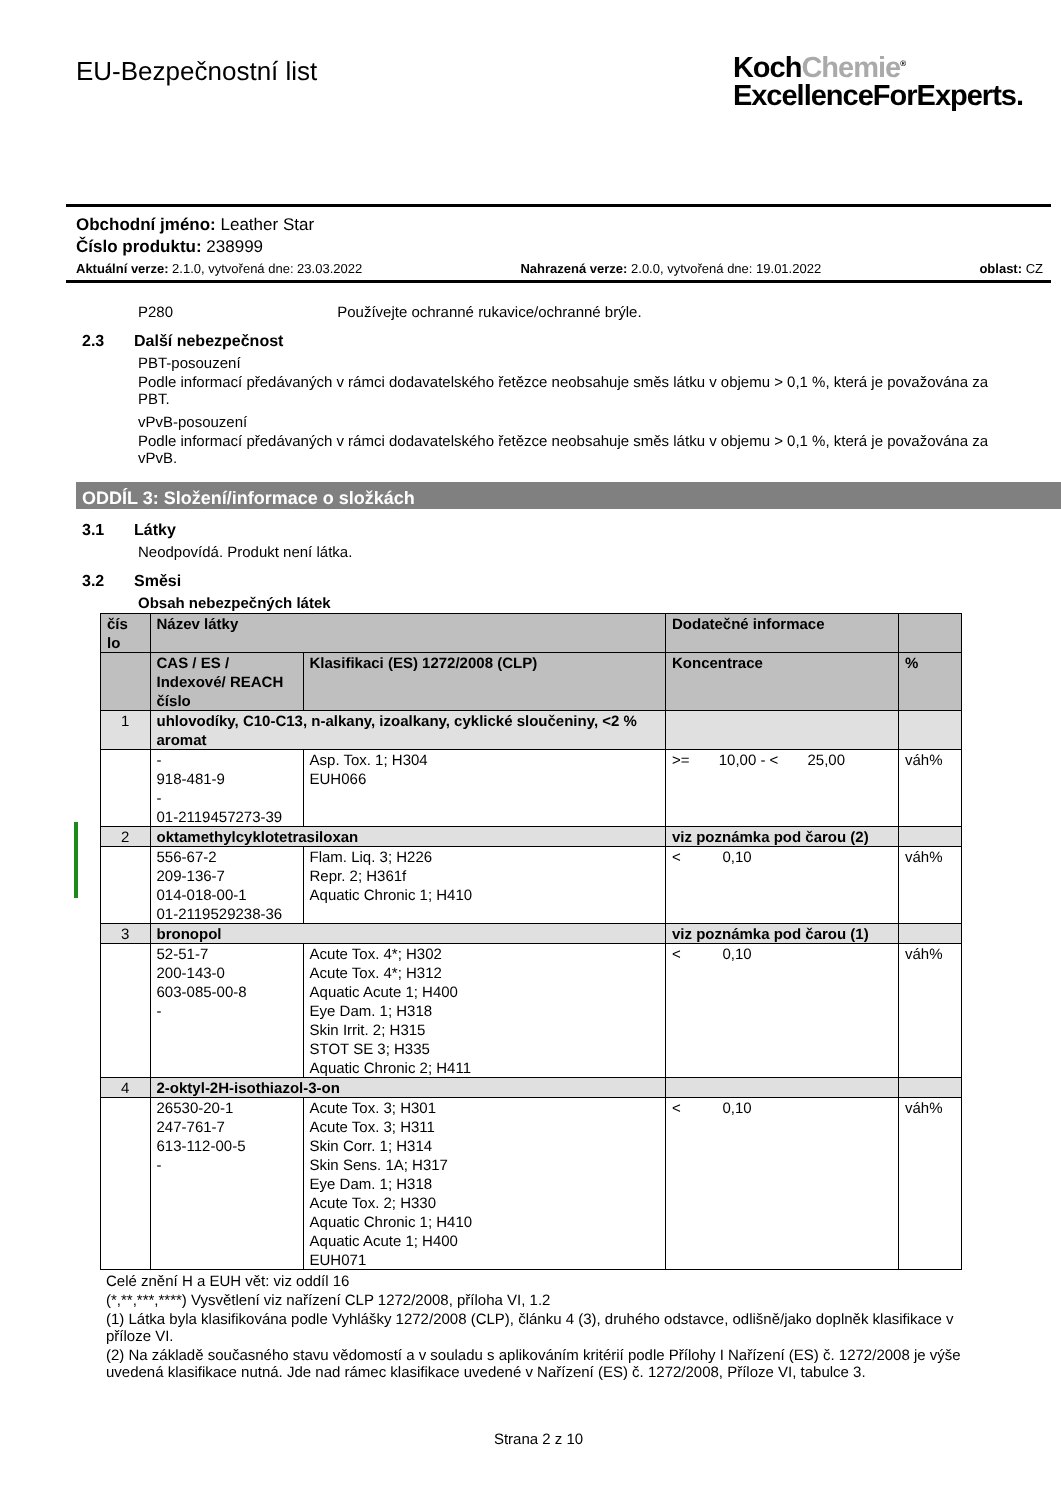EU-Bezpečnostní list
KochChemie<sup>®</sup>
ExcellenceForExperts.
Obchodní jméno: Leather Star
Číslo produktu: 238999
Aktuální verze: 2.1.0, vytvořená dne: 23.03.2022 Nahrazená verze: 2.0.0, vytvořená dne: 19.01.2022 oblast: CZ
P280 Používejte ochranné rukavice/ochranné brýle.
2.3 Další nebezpečnost
PBT-posouzení
Podle informací předávaných v rámci dodavatelského řetězce neobsahuje směs látku v objemu > 0,1 %, která je považována za PBT.
vPvB-posouzení
Podle informací předávaných v rámci dodavatelského řetězce neobsahuje směs látku v objemu > 0,1 %, která je považována za vPvB.
ODDÍL 3: Složení/informace o složkách
3.1 Látky
Neodpovídá. Produkt není látka.
3.2 Směsi
Obsah nebezpečných látek
| čís lo | Název látky | | Dodatečné informace | |
| --- | --- | --- | --- | --- |
| | CAS / ES / Indexové/ REACH číslo | Klasifikaci (ES) 1272/2008 (CLP) | Koncentrace | % |
| 1 | uhlovodíky, C10-C13, n-alkany, izoalkany, cyklické sloučeniny, <2 % aromat | | | |
| | - 918-481-9 - 01-2119457273-39 | Asp. Tox. 1; H304 EUH066 | >= 10,00 - < 25,00 | váh% |
| 2 | oktamethylcyklotetrasiloxan | | viz poznámka pod čarou (2) | |
| | 556-67-2 209-136-7 014-018-00-1 01-2119529238-36 | Flam. Liq. 3; H226 Repr. 2; H361f Aquatic Chronic 1; H410 | < 0,10 | váh% |
| 3 | bronopol | | viz poznámka pod čarou (1) | |
| | 52-51-7 200-143-0 603-085-00-8 - | Acute Tox. 4*; H302 Acute Tox. 4*; H312 Aquatic Acute 1; H400 Eye Dam. 1; H318 Skin Irrit. 2; H315 STOT SE 3; H335 Aquatic Chronic 2; H411 | < 0,10 | váh% |
| 4 | 2-oktyl-2H-isothiazol-3-on | | | |
| | 26530-20-1 247-761-7 613-112-00-5 - | Acute Tox. 3; H301 Acute Tox. 3; H311 Skin Corr. 1; H314 Skin Sens. 1A; H317 Eye Dam. 1; H318 Acute Tox. 2; H330 Aquatic Chronic 1; H410 Aquatic Acute 1; H400 EUH071 | < 0,10 | váh% |
Celé znění H a EUH vět: viz oddíl 16
(*,**,***,****) Vysvětlení viz nařízení CLP 1272/2008, příloha VI, 1.2
(1) Látka byla klasifikována podle Vyhlášky 1272/2008 (CLP), článku 4 (3), druhého odstavce, odlišně/jako doplněk klasifikace v příloze VI.
(2) Na základě současného stavu vědomostí a v souladu s aplikováním kritérií podle Přílohy I Nařízení (ES) č. 1272/2008 je výše uvedená klasifikace nutná. Jde nad rámec klasifikace uvedené v Nařízení (ES) č. 1272/2008, Příloze VI, tabulce 3.
Strana 2 z 10